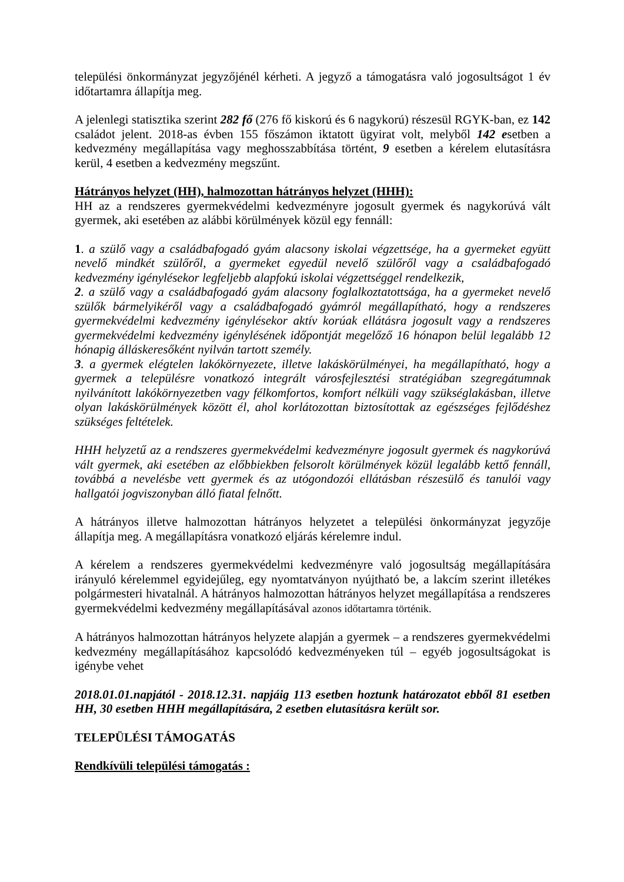települési önkormányzat jegyzőjénél kérheti. A jegyző a támogatásra való jogosultságot 1 év időtartamra állapítja meg.
A jelenlegi statisztika szerint 282 fő (276 fő kiskorú és 6 nagykorú) részesül RGYK-ban, ez 142 családot jelent. 2018-as évben 155 főszámon iktatott ügyirat volt, melyből 142 esetben a kedvezmény megállapítása vagy meghosszabbítása történt, 9 esetben a kérelem elutasításra kerül, 4 esetben a kedvezmény megszűnt.
Hátrányos helyzet (HH), halmozottan hátrányos helyzet (HHH):
HH az a rendszeres gyermekvédelmi kedvezményre jogosult gyermek és nagykorúvá vált gyermek, aki esetében az alábbi körülmények közül egy fennáll:
1. a szülő vagy a családbafogadó gyám alacsony iskolai végzettsége, ha a gyermeket együtt nevelő mindkét szülőről, a gyermeket egyedül nevelő szülőről vagy a családbafogadó kedvezmény igénylésekor legfeljebb alapfokú iskolai végzettséggel rendelkezik,
2. a szülő vagy a családbafogadó gyám alacsony foglalkoztatottsága, ha a gyermeket nevelő szülők bármelyikéről vagy a családbafogadó gyámról megállapítható, hogy a rendszeres gyermekvédelmi kedvezmény igénylésekor aktív korúak ellátásra jogosult vagy a rendszeres gyermekvédelmi kedvezmény igénylésének időpontját megelőző 16 hónapon belül legalább 12 hónapig álláskeresőként nyilván tartott személy.
3. a gyermek elégtelen lakókörnyezete, illetve lakáskörülményei, ha megállapítható, hogy a gyermek a településre vonatkozó integrált városfejlesztési stratégiában szegregátumnak nyilvánított lakókörnyezetben vagy félkomfortos, komfort nélküli vagy szükséglakásban, illetve olyan lakáskörülmények között él, ahol korlátozottan biztosítottak az egészséges fejlődéshez szükséges feltételek.
HHH helyzetű az a rendszeres gyermekvédelmi kedvezményre jogosult gyermek és nagykorúvá vált gyermek, aki esetében az előbbiekben felsorolt körülmények közül legalább kettő fennáll, továbbá a nevelésbe vett gyermek és az utógondozói ellátásban részesülő és tanulói vagy hallgatói jogviszonyban álló fiatal felnőtt.
A hátrányos illetve halmozottan hátrányos helyzetet a települési önkormányzat jegyzője állapítja meg. A megállapításra vonatkozó eljárás kérelemre indul.
A kérelem a rendszeres gyermekvédelmi kedvezményre való jogosultság megállapítására irányuló kérelemmel egyidejűleg, egy nyomtatványon nyújtható be, a lakcím szerint illetékes polgármesteri hivatalnál. A hátrányos halmozottan hátrányos helyzet megállapítása a rendszeres gyermekvédelmi kedvezmény megállapításával azonos időtartamra történik.
A hátrányos halmozottan hátrányos helyzete alapján a gyermek – a rendszeres gyermekvédelmi kedvezmény megállapításához kapcsolódó kedvezményeken túl – egyéb jogosultságokat is igénybe vehet
2018.01.01.napjától - 2018.12.31. napjáig 113 esetben hoztunk határozatot ebből 81 esetben HH, 30 esetben HHH megállapítására, 2 esetben elutasításra került sor.
TELEPÜLÉSI TÁMOGATÁS
Rendkívüli települési támogatás :